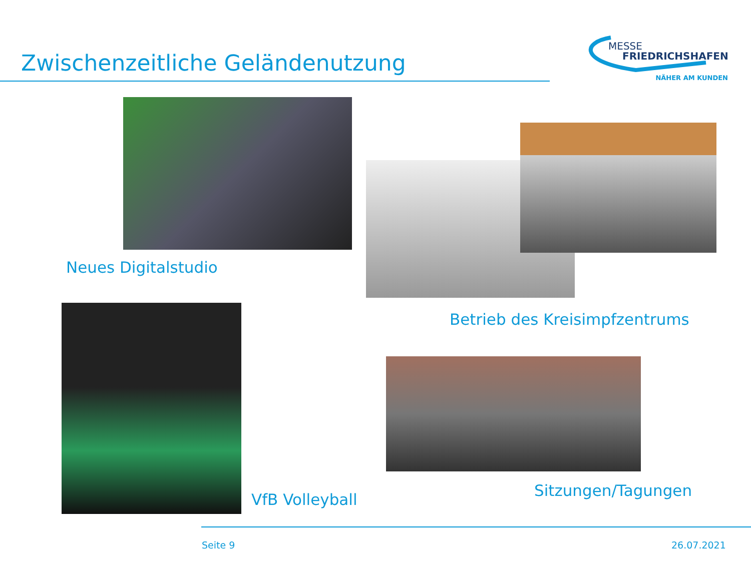Zwischenzeitliche Geländenutzung
MESSE
FRIEDRICHSHAFEN
NÄHER AM KUNDEN
Neues Digitalstudio
Betrieb des Kreisimpfzentrums
VfB Volleyball Sitzungen/Tagungen
Seite 9 26.07.2021